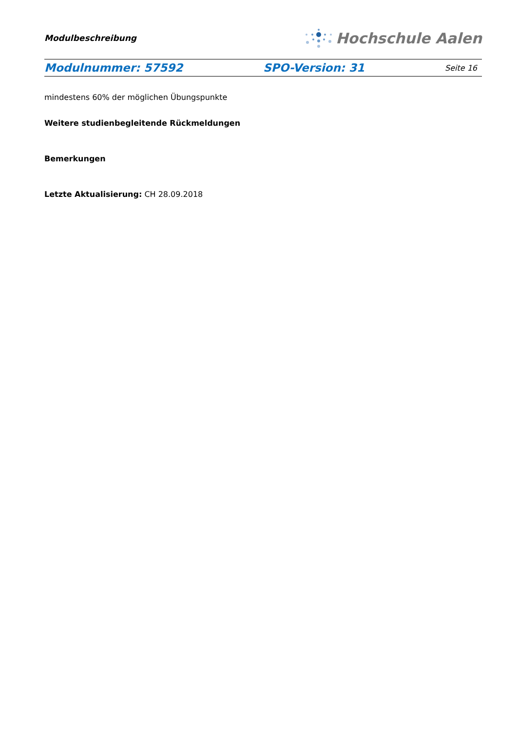Modulbeschreibung
Hochschule Aalen
Modulnummer: 57592 SPO-Version: 31 Seite 16
mindestens 60% der möglichen Übungspunkte
Weitere studienbegleitende Rückmeldungen
Bemerkungen
Letzte Aktualisierung: CH 28.09.2018